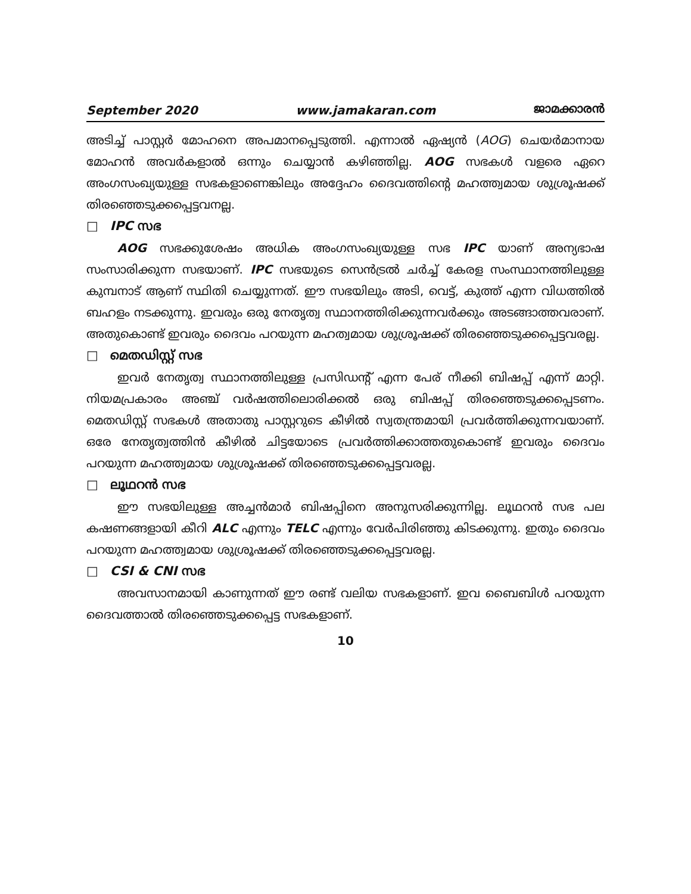September 2020 www.jamakaran.com ജാമക്കാരൻ
അടിച്ച് പാസ്റ്റർ മോഹനെ അപമാനപ്പെടുത്തി. എന്നാൽ ഏഷ്യൻ (AOG) ചെയർമാനായ മോഹൻ അവർകളാൽ ഒന്നും ചെയ്യാൻ കഴിഞ്ഞില്ല. AOG സഭകൾ വളരെ ഏറെ അംഗസംഖ്യയുള്ള സഭകളാണെങ്കിലും അദ്ദേഹം ദൈവത്തിന്റെ മഹത്ത്വമായ ശുശ്രൂഷക്ക് തിരഞ്ഞെടുക്കപ്പെട്ടവനല്ല.
□ IPC സഭ
AOG സഭക്കുശേഷം അധിക അംഗസംഖ്യയുള്ള സഭ IPC യാണ് അന്യഭാഷ സംസാരിക്കുന്ന സഭയാണ്. IPC സഭയുടെ സെൻട്രൽ ചർച്ച് കേരള സംസ്ഥാനത്തിലുള്ള കുമ്പനാട് ആണ് സ്ഥിതി ചെയ്യുന്നത്. ഈ സഭയിലും അടി, വെട്ട്, കുത്ത് എന്ന വിധത്തിൽ ബഹളം നടക്കുന്നു. ഇവരും ഒരു നേതൃത്വ സ്ഥാനത്തിരിക്കുന്നവർക്കും അടങ്ങാത്തവരാണ്. അതുകൊണ്ട് ഇവരും ദൈവം പറയുന്ന മഹത്വമായ ശുശ്രൂഷക്ക് തിരഞ്ഞെടുക്കപ്പെട്ടവരല്ല.
□ മെതഡിസ്റ്റ് സഭ
ഇവർ നേതൃത്വ സ്ഥാനത്തിലുള്ള പ്രസിഡന്റ് എന്ന പേര് നീക്കി ബിഷപ്പ് എന്ന് മാറ്റി. നിയമപ്രകാരം അഞ്ച് വർഷത്തിലൊരിക്കൽ ഒരു ബിഷപ്പ് തിരഞ്ഞെടുക്കപ്പെടണം. മെതഡിസ്റ്റ് സഭകൾ അതാതു പാസ്റ്ററുടെ കീഴിൽ സ്വതന്ത്രമായി പ്രവർത്തിക്കുന്നവയാണ്. ഒരേ നേതൃത്വത്തിൻ കീഴിൽ ചിട്ടയോടെ പ്രവർത്തിക്കാത്തതുകൊണ്ട് ഇവരും ദൈവം പറയുന്ന മഹത്ത്വമായ ശുശ്രൂഷക്ക് തിരഞ്ഞെടുക്കപ്പെട്ടവരല്ല.
□ ലൂഥറൻ സഭ
ഈ സഭയിലുള്ള അച്ചൻമാർ ബിഷപ്പിനെ അനുസരിക്കുന്നില്ല. ലൂഥറൻ സഭ പല കഷണങ്ങളായി കീറി ALC എന്നും TELC എന്നും വേർപിരിഞ്ഞു കിടക്കുന്നു. ഇതും ദൈവം പറയുന്ന മഹത്ത്വമായ ശുശ്രൂഷക്ക് തിരഞ്ഞെടുക്കപ്പെട്ടവരല്ല.
□ CSI & CNI സഭ
അവസാനമായി കാണുന്നത് ഈ രണ്ട് വലിയ സഭകളാണ്. ഇവ ബൈബിൾ പറയുന്ന ദൈവത്താൽ തിരഞ്ഞെടുക്കപ്പെട്ട സഭകളാണ്.
10